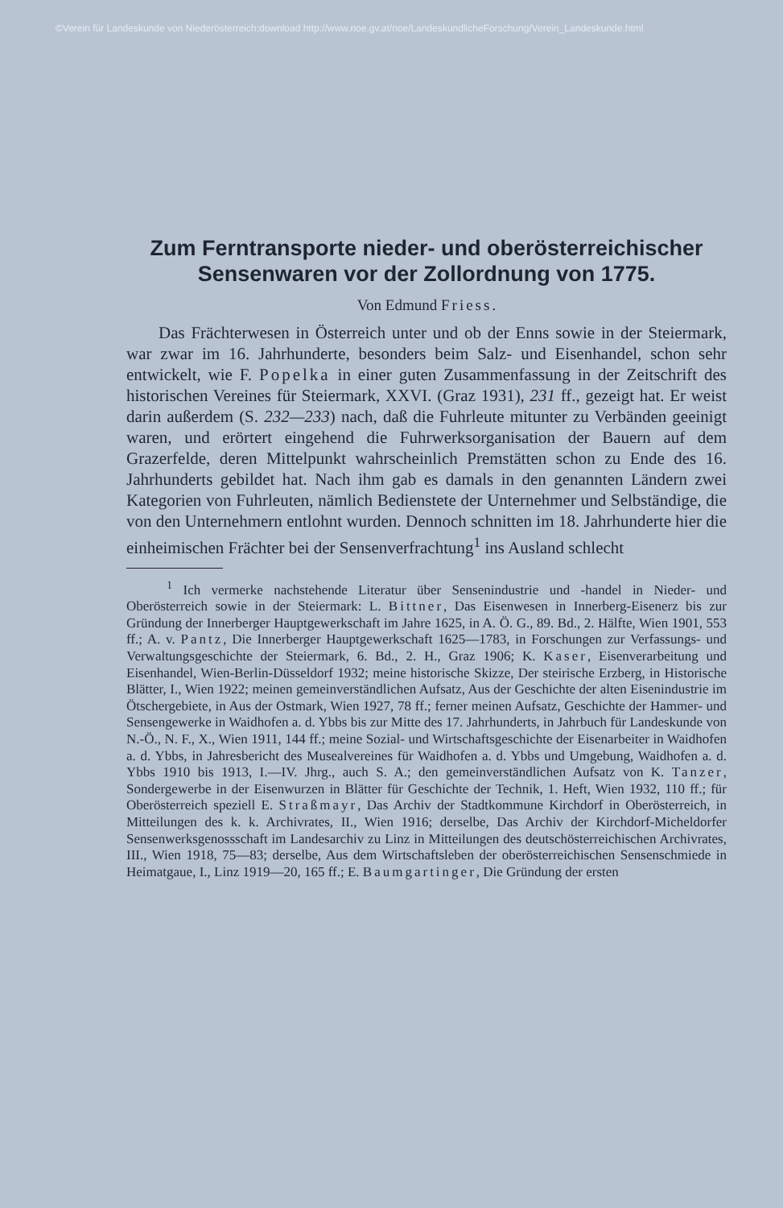©Verein für Landeskunde von Niederösterreich;download http://www.noe.gv.at/noe/LandeskundlicheForschung/Verein_Landeskunde.html
Zum Ferntransporte nieder- und oberösterreichischer Sensenwaren vor der Zollordnung von 1775.
Von Edmund Friess.
Das Frächterwesen in Österreich unter und ob der Enns sowie in der Steiermark, war zwar im 16. Jahrhunderte, besonders beim Salz- und Eisenhandel, schon sehr entwickelt, wie F. Popelka in einer guten Zusammenfassung in der Zeitschrift des historischen Vereines für Steiermark, XXVI. (Graz 1931), 231 ff., gezeigt hat. Er weist darin außerdem (S. 232—233) nach, daß die Fuhrleute mitunter zu Verbänden geeinigt waren, und erörtert eingehend die Fuhrwerksorganisation der Bauern auf dem Grazerfelde, deren Mittelpunkt wahrscheinlich Premstätten schon zu Ende des 16. Jahrhunderts gebildet hat. Nach ihm gab es damals in den genannten Ländern zwei Kategorien von Fuhrleuten, nämlich Bedienstete der Unternehmer und Selbständige, die von den Unternehmern entlohnt wurden. Dennoch schnitten im 18. Jahrhunderte hier die einheimischen Frächter bei der Sensenverfrachtung<sup>1</sup> ins Ausland schlecht
<sup>1</sup> Ich vermerke nachstehende Literatur über Sensenindustrie und -handel in Nieder- und Oberösterreich sowie in der Steiermark: L. Bittner, Das Eisenwesen in Innerberg-Eisenerz bis zur Gründung der Innerberger Hauptgewerkschaft im Jahre 1625, in A. Ö. G., 89. Bd., 2. Hälfte, Wien 1901, 553 ff.; A. v. Pantz, Die Innerberger Hauptgewerkschaft 1625—1783, in Forschungen zur Verfassungs- und Verwaltungsgeschichte der Steiermark, 6. Bd., 2. H., Graz 1906; K. Kaser, Eisenverarbeitung und Eisenhandel, Wien-Berlin-Düsseldorf 1932; meine historische Skizze, Der steirische Erzberg, in Historische Blätter, I., Wien 1922; meinen gemeinverständlichen Aufsatz, Aus der Geschichte der alten Eisenindustrie im Ötschergebiete, in Aus der Ostmark, Wien 1927, 78 ff.; ferner meinen Aufsatz, Geschichte der Hammer- und Sensengewerke in Waidhofen a. d. Ybbs bis zur Mitte des 17. Jahrhunderts, in Jahrbuch für Landeskunde von N.-Ö., N. F., X., Wien 1911, 144 ff.; meine Sozial- und Wirtschaftsgeschichte der Eisenarbeiter in Waidhofen a. d. Ybbs, in Jahresbericht des Musealvereines für Waidhofen a. d. Ybbs und Umgebung, Waidhofen a. d. Ybbs 1910 bis 1913, I.—IV. Jhrg., auch S. A.; den gemeinverständlichen Aufsatz von K. Tanzer, Sondergewerbe in der Eisenwurzen in Blätter für Geschichte der Technik, 1. Heft, Wien 1932, 110 ff.; für Oberösterreich speziell E. Straßmayr, Das Archiv der Stadtkommune Kirchdorf in Oberösterreich, in Mitteilungen des k. k. Archivrates, II., Wien 1916; derselbe, Das Archiv der Kirchdorf-Micheldorfer Sensenwerksgenossschaft im Landesarchiv zu Linz in Mitteilungen des deutschösterreichischen Archivrates, III., Wien 1918, 75—83; derselbe, Aus dem Wirtschaftsleben der oberösterreichischen Sensenschmiede in Heimatgaue, I., Linz 1919—20, 165 ff.; E. Baumgartinger, Die Gründung der ersten